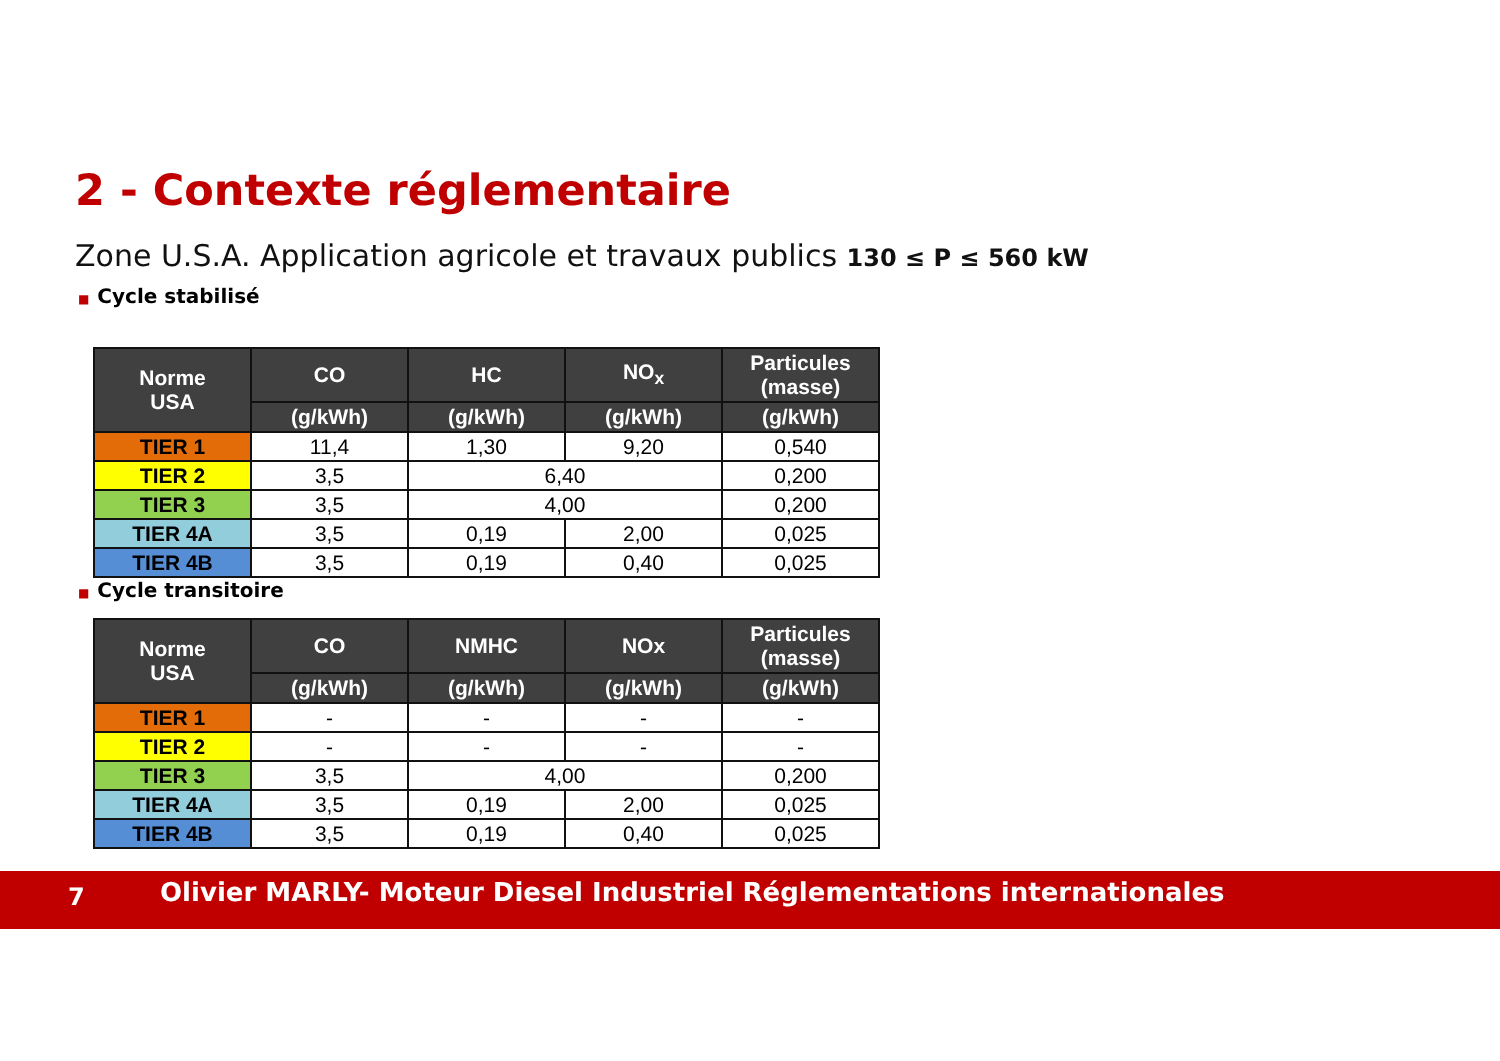2 - Contexte réglementaire
Zone U.S.A. Application agricole et travaux publics 130 ≤ P ≤ 560 kW
■ Cycle stabilisé
| Norme USA | CO | HC | NO<sub>x</sub> | Particules (masse) |
| --- | --- | --- | --- | --- |
| | (g/kWh) | (g/kWh) | (g/kWh) | (g/kWh) |
| TIER 1 | 11,4 | 1,30 | 9,20 | 0,540 |
| TIER 2 | 3,5 | 6,40 | | 0,200 |
| TIER 3 | 3,5 | 4,00 | | 0,200 |
| TIER 4A | 3,5 | 0,19 | 2,00 | 0,025 |
| TIER 4B | 3,5 | 0,19 | 0,40 | 0,025 |
■ Cycle transitoire
| Norme USA | CO | NMHC | NOx | Particules (masse) |
| --- | --- | --- | --- | --- |
| | (g/kWh) | (g/kWh) | (g/kWh) | (g/kWh) |
| TIER 1 | - | - | - | - |
| TIER 2 | - | - | - | - |
| TIER 3 | 3,5 | 4,00 | | 0,200 |
| TIER 4A | 3,5 | 0,19 | 2,00 | 0,025 |
| TIER 4B | 3,5 | 0,19 | 0,40 | 0,025 |
7 Olivier MARLY- Moteur Diesel Industriel Réglementations internationales